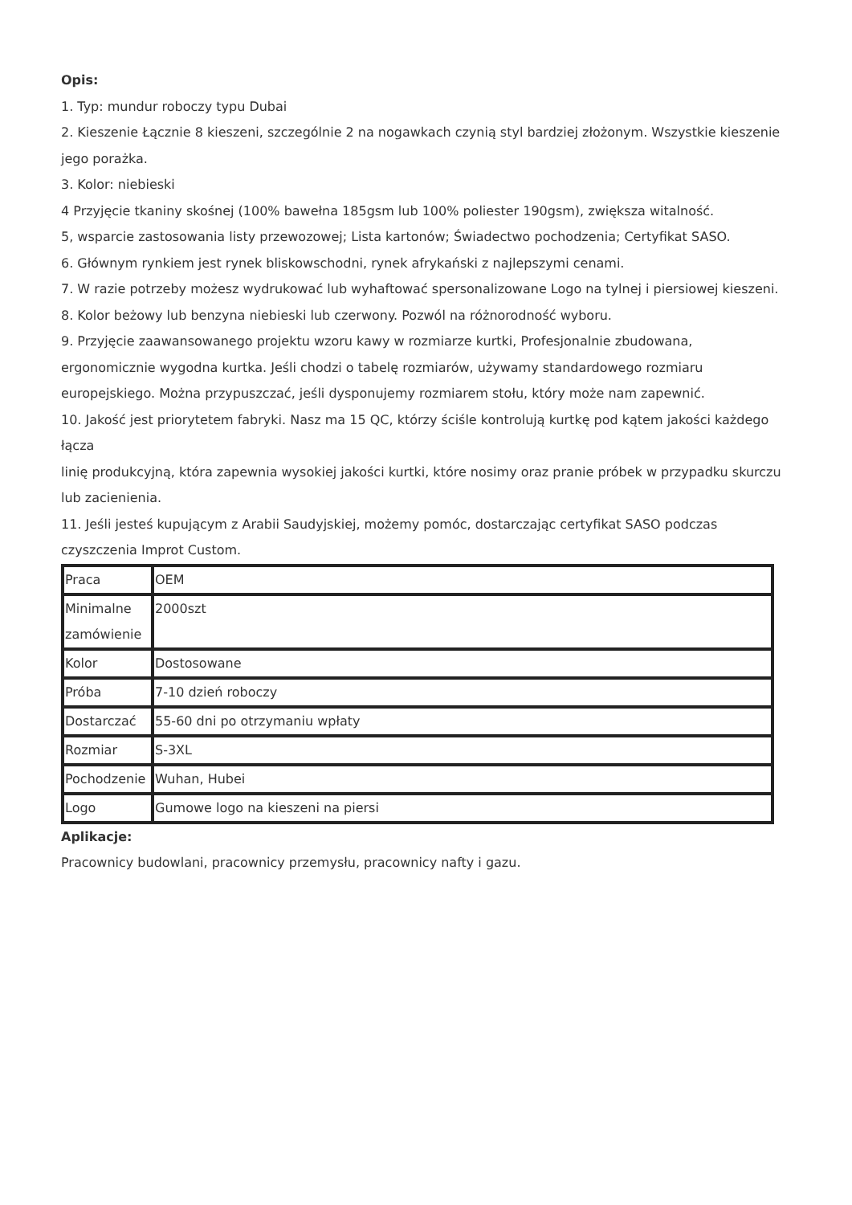Opis:
1. Typ: mundur roboczy typu Dubai
2. Kieszenie Łącznie 8 kieszeni, szczególnie 2 na nogawkach czynią styl bardziej złożonym. Wszystkie kieszenie jego porażka.
3. Kolor: niebieski
4 Przyjęcie tkaniny skośnej (100% bawełna 185gsm lub 100% poliester 190gsm), zwiększa witalność.
5, wsparcie zastosowania listy przewozowej; Lista kartonów; Świadectwo pochodzenia; Certyfikat SASO.
6. Głównym rynkiem jest rynek bliskowschodni, rynek afrykański z najlepszymi cenami.
7. W razie potrzeby możesz wydrukować lub wyhaftować spersonalizowane Logo na tylnej i piersiowej kieszeni.
8. Kolor beżowy lub benzyna niebieski lub czerwony. Pozwól na różnorodność wyboru.
9. Przyjęcie zaawansowanego projektu wzoru kawy w rozmiarze kurtki, Profesjonalnie zbudowana, ergonomicznie wygodna kurtka. Jeśli chodzi o tabelę rozmiarów, używamy standardowego rozmiaru europejskiego. Można przypuszczać, jeśli dysponujemy rozmiarem stołu, który może nam zapewnić.
10. Jakość jest priorytetem fabryki. Nasz ma 15 QC, którzy ściśle kontrolują kurtkę pod kątem jakości każdego łącza
linię produkcyjną, która zapewnia wysokiej jakości kurtki, które nosimy oraz pranie próbek w przypadku skurczu lub zacienienia.
11. Jeśli jesteś kupującym z Arabii Saudyjskiej, możemy pomóc, dostarczając certyfikat SASO podczas czyszczenia Improt Custom.
| Praca | OEM |
| Minimalne zamówienie | 2000szt |
| Kolor | Dostosowane |
| Próba | 7-10 dzień roboczy |
| Dostarczać | 55-60 dni po otrzymaniu wpłaty |
| Rozmiar | S-3XL |
| Pochodzenie | Wuhan, Hubei |
| Logo | Gumowe logo na kieszeni na piersi |
Aplikacje:
Pracownicy budowlani, pracownicy przemysłu, pracownicy nafty i gazu.